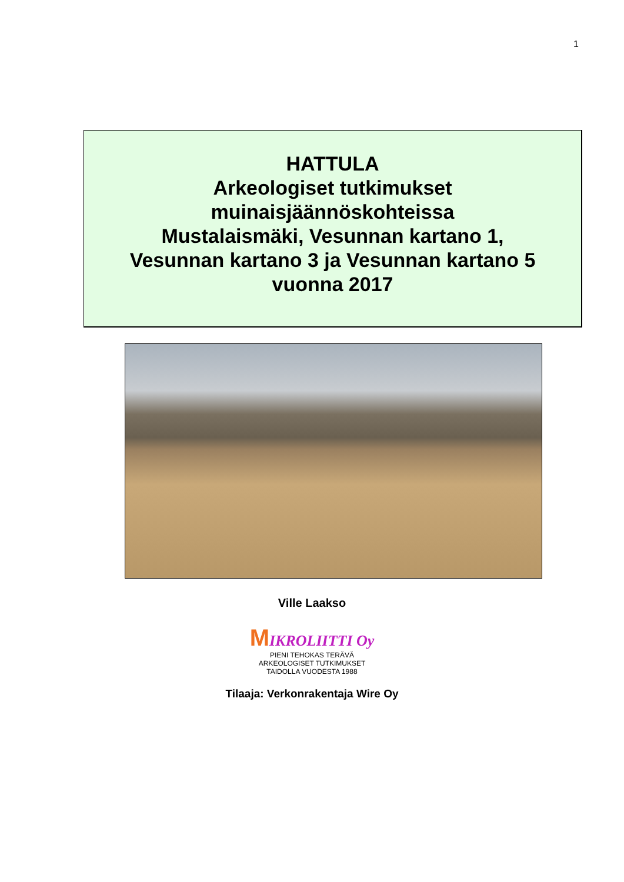1
HATTULA
Arkeologiset tutkimukset
muinaisjäännöskohteissa
Mustalaismäki, Vesunnan kartano 1,
Vesunnan kartano 3 ja Vesunnan kartano 5
vuonna 2017
Ville Laakso
MIKROLIITTI Oy
PIENI TEHOKAS TERÄVÄ
ARKEOLOGISET TUTKIMUKSET
TAIDOLLA VUODESTA 1988
Tilaaja: Verkonrakentaja Wire Oy